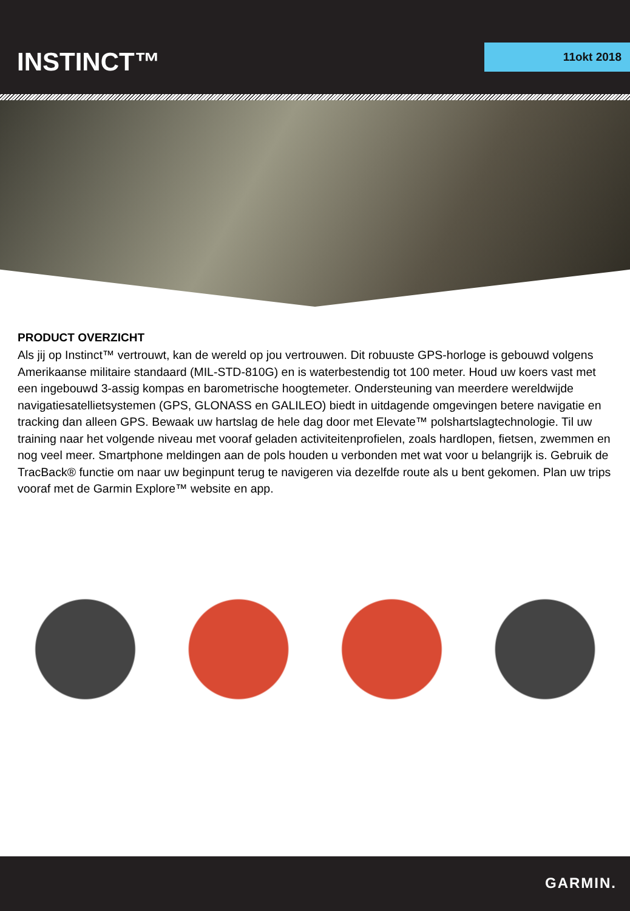INSTINCT™ 11okt 2018
PRODUCT OVERZICHT
Als jij op Instinct™ vertrouwt, kan de wereld op jou vertrouwen. Dit robuuste GPS-horloge is gebouwd volgens Amerikaanse militaire standaard (MIL-STD-810G) en is waterbestendig tot 100 meter. Houd uw koers vast met een ingebouwd 3-assig kompas en barometrische hoogtemeter. Ondersteuning van meerdere wereldwijde navigatiesatellietsystemen (GPS, GLONASS en GALILEO) biedt in uitdagende omgevingen betere navigatie en tracking dan alleen GPS. Bewaak uw hartslag de hele dag door met Elevate™ polshartslagtechnologie. Til uw training naar het volgende niveau met vooraf geladen activiteitenprofielen, zoals hardlopen, fietsen, zwemmen en nog veel meer. Smartphone meldingen aan de pols houden u verbonden met wat voor u belangrijk is. Gebruik de TracBack® functie om naar uw beginpunt terug te navigeren via dezelfde route als u bent gekomen. Plan uw trips vooraf met de Garmin Explore™ website en app.
GARMIN.